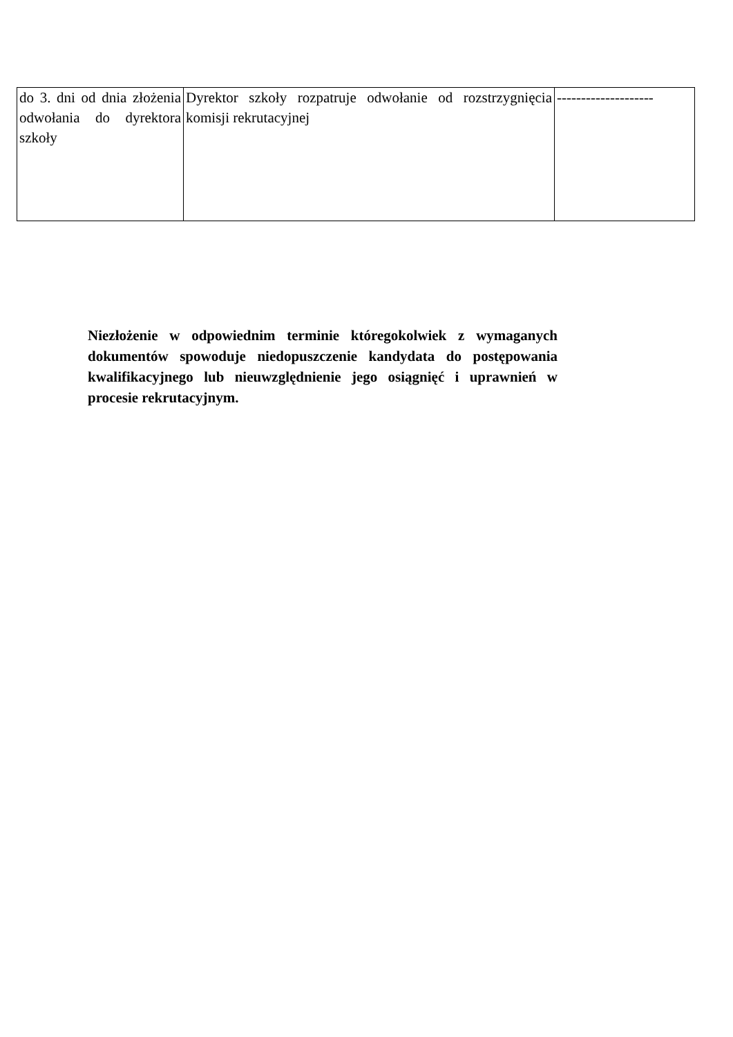| do 3. dni od dnia złożenia odwołania do dyrektora szkoły | Dyrektor szkoły rozpatruje odwołanie od rozstrzygnięcia komisji rekrutacyjnej | -------------------- |
Niezłożenie w odpowiednim terminie któregokolwiek z wymaganych dokumentów spowoduje niedopuszczenie kandydata do postępowania kwalifikacyjnego lub nieuwzględnienie jego osiągnięć i uprawnień w procesie rekrutacyjnym.